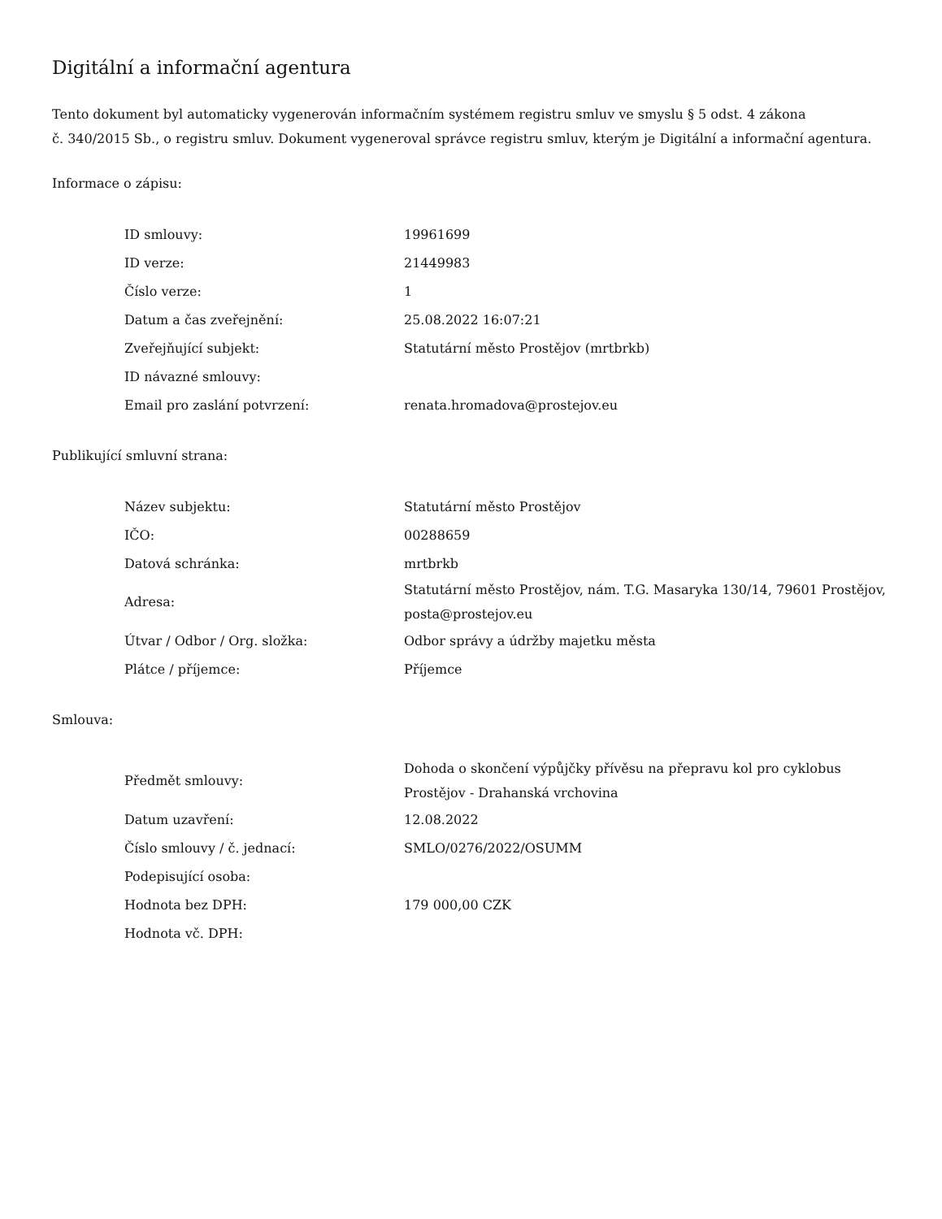Digitální a informační agentura
Tento dokument byl automaticky vygenerován informačním systémem registru smluv ve smyslu § 5 odst. 4 zákona
č. 340/2015 Sb., o registru smluv. Dokument vygeneroval správce registru smluv, kterým je Digitální a informační agentura.
Informace o zápisu:
| ID smlouvy: | 19961699 |
| ID verze: | 21449983 |
| Číslo verze: | 1 |
| Datum a čas zveřejnění: | 25.08.2022 16:07:21 |
| Zveřejňující subjekt: | Statutární město Prostějov (mrtbrkb) |
| ID návazné smlouvy: | |
| Email pro zaslání potvrzení: | renata.hromadova@prostejov.eu |
Publikující smluvní strana:
| Název subjektu: | Statutární město Prostějov |
| IČO: | 00288659 |
| Datová schránka: | mrtbrkb |
| Adresa: | Statutární město Prostějov, nám. T.G. Masaryka 130/14, 79601 Prostějov, posta@prostejov.eu |
| Útvar / Odbor / Org. složka: | Odbor správy a údržby majetku města |
| Plátce / příjemce: | Příjemce |
Smlouva:
| Předmět smlouvy: | Dohoda o skončení výpůjčky přívěsu na přepravu kol pro cyklobus Prostějov - Drahanská vrchovina |
| Datum uzavření: | 12.08.2022 |
| Číslo smlouvy / č. jednací: | SMLO/0276/2022/OSUMM |
| Podepisující osoba: | |
| Hodnota bez DPH: | 179 000,00 CZK |
| Hodnota vč. DPH: | |